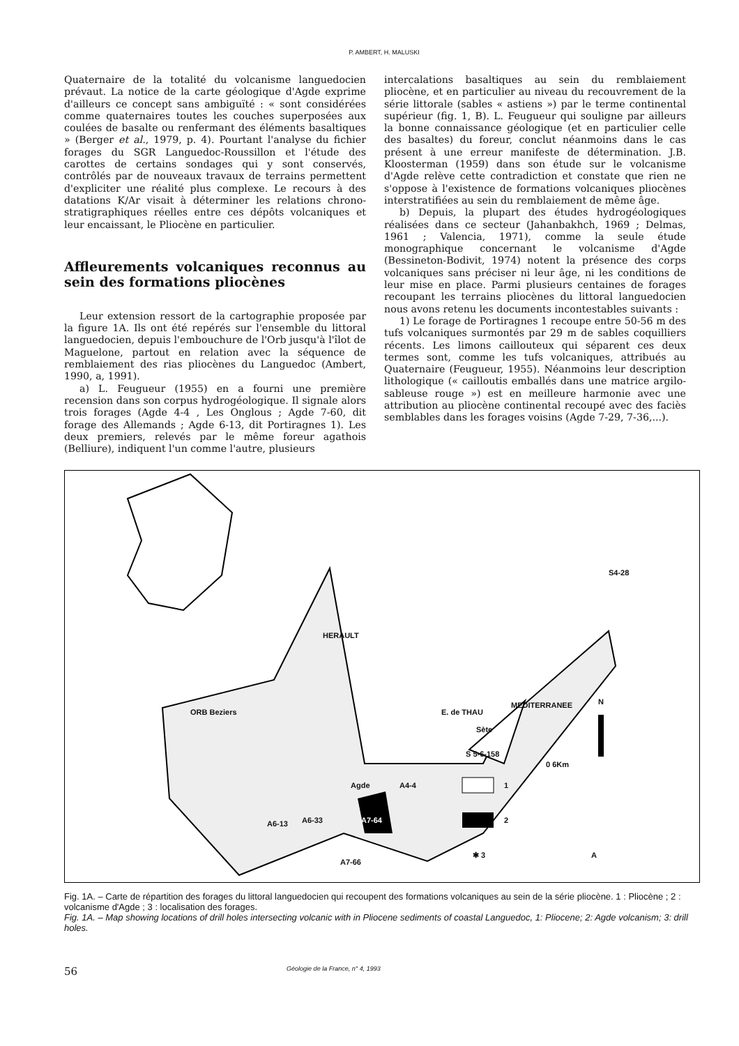P. AMBERT, H. MALUSKI
Quaternaire de la totalité du volcanisme languedocien prévaut. La notice de la carte géologique d'Agde exprime d'ailleurs ce concept sans ambiguïté : « sont considérées comme quaternaires toutes les couches superposées aux coulées de basalte ou renfermant des éléments basaltiques » (Berger et al., 1979, p. 4). Pourtant l'analyse du fichier forages du SGR Languedoc-Roussillon et l'étude des carottes de certains sondages qui y sont conservés, contrôlés par de nouveaux travaux de terrains permettent d'expliciter une réalité plus complexe. Le recours à des datations K/Ar visait à déterminer les relations chrono-stratigraphiques réelles entre ces dépôts volcaniques et leur encaissant, le Pliocène en particulier.
Affleurements volcaniques reconnus au sein des formations pliocènes
Leur extension ressort de la cartographie proposée par la figure 1A. Ils ont été repérés sur l'ensemble du littoral languedocien, depuis l'embouchure de l'Orb jusqu'à l'îlot de Maguelone, partout en relation avec la séquence de remblaiement des rias pliocènes du Languedoc (Ambert, 1990, a, 1991).
a) L. Feugueur (1955) en a fourni une première recension dans son corpus hydrogéologique. Il signale alors trois forages (Agde 4-4 , Les Onglous ; Agde 7-60, dit forage des Allemands ; Agde 6-13, dit Portiragnes 1). Les deux premiers, relevés par le même foreur agathois (Belliure), indiquent l'un comme l'autre, plusieurs
intercalations basaltiques au sein du remblaiement pliocène, et en particulier au niveau du recouvrement de la série littorale (sables « astiens ») par le terme continental supérieur (fig. 1, B). L. Feugueur qui souligne par ailleurs la bonne connaissance géologique (et en particulier celle des basaltes) du foreur, conclut néanmoins dans le cas présent à une erreur manifeste de détermination. J.B. Kloosterman (1959) dans son étude sur le volcanisme d'Agde relève cette contradiction et constate que rien ne s'oppose à l'existence de formations volcaniques pliocènes interstratifiées au sein du remblaiement de même âge.
b) Depuis, la plupart des études hydrogéologiques réalisées dans ce secteur (Jahanbakhch, 1969 ; Delmas, 1961 ; Valencia, 1971), comme la seule étude monographique concernant le volcanisme d'Agde (Bessineton-Bodivit, 1974) notent la présence des corps volcaniques sans préciser ni leur âge, ni les conditions de leur mise en place. Parmi plusieurs centaines de forages recoupant les terrains pliocènes du littoral languedocien nous avons retenu les documents incontestables suivants :
1) Le forage de Portiragnes 1 recoupe entre 50-56 m des tufs volcaniques surmontés par 29 m de sables coquilliers récents. Les limons caillouteux qui séparent ces deux termes sont, comme les tufs volcaniques, attribués au Quaternaire (Feugueur, 1955). Néanmoins leur description lithologique (« cailloutis emballés dans une matrice argilo-sableuse rouge ») est en meilleure harmonie avec une attribution au pliocène continental recoupé avec des faciès semblables dans les forages voisins (Agde 7-29, 7-36,...).
ORB Beziers
HERAULT
E. de THAU
Sète
MEDITERRANEE
S4-28
S 5-6-158
0 6Km
N
Agde A4-4
A6-13 A6-33 A7-64
A7-66
1
2
✱ 3 A
Fig. 1A. – Carte de répartition des forages du littoral languedocien qui recoupent des formations volcaniques au sein de la série pliocène. 1 : Pliocène ; 2 : volcanisme d'Agde ; 3 : localisation des forages.
Fig. 1A. – Map showing locations of drill holes intersecting volcanic with in Pliocene sediments of coastal Languedoc, 1: Pliocene; 2: Agde volcanism; 3: drill holes.
56 Géologie de la France, n° 4, 1993